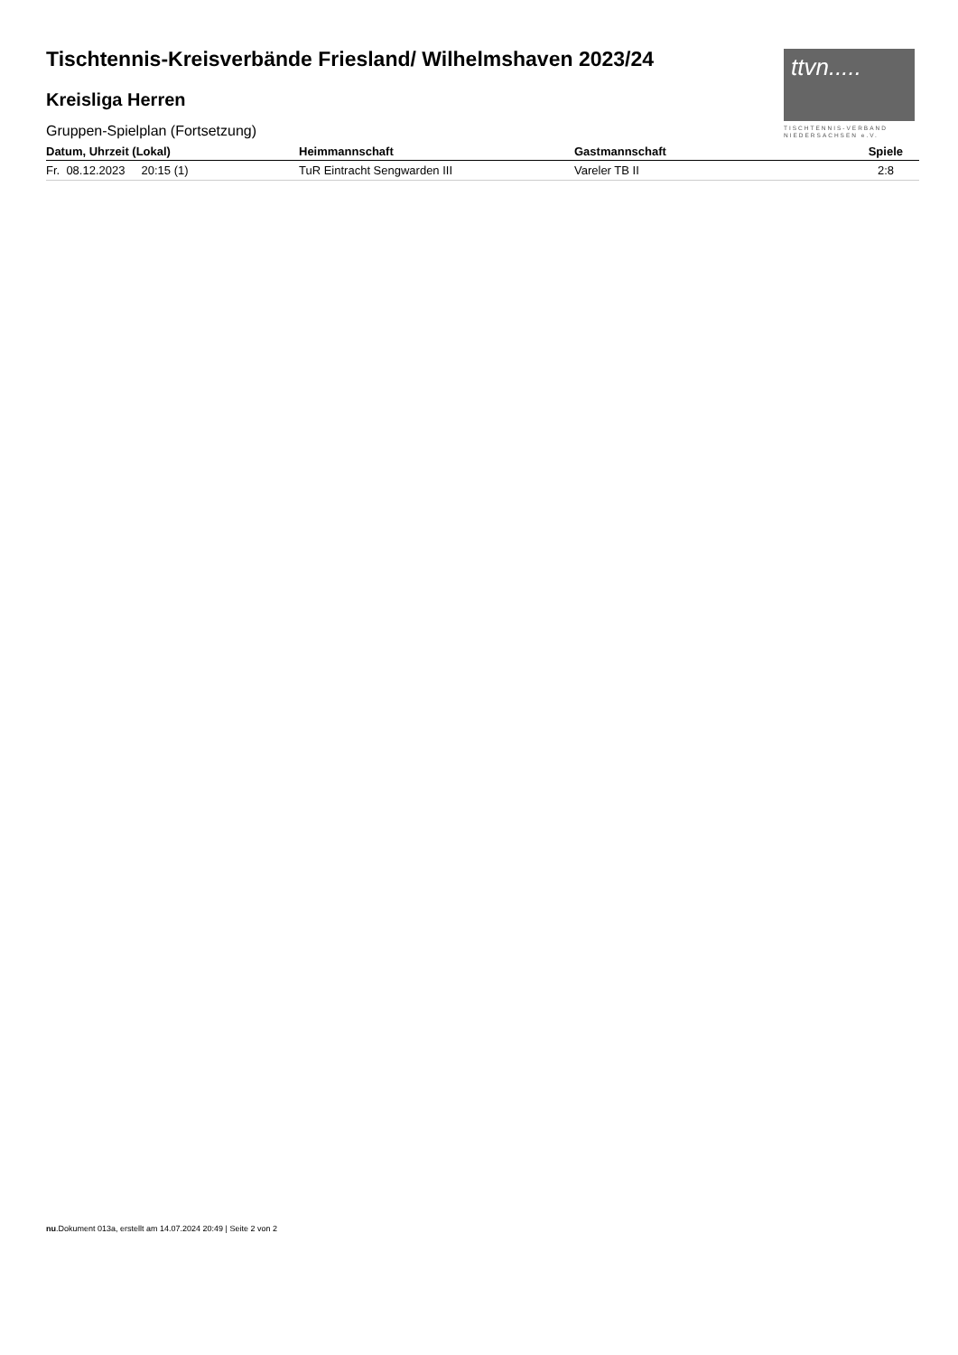ttvn.....
TISCHTENNIS-VERBAND
NIEDERSACHSEN e.V.
Tischtennis-Kreisverbände Friesland/ Wilhelmshaven 2023/24
Kreisliga Herren
Gruppen-Spielplan (Fortsetzung)
| Datum, Uhrzeit (Lokal) | Heimmannschaft | Gastmannschaft | Spiele |
| --- | --- | --- | --- |
| Fr. 08.12.2023 20:15 (1) | TuR Eintracht Sengwarden III | Vareler TB II | 2:8 |
nu.Dokument 013a, erstellt am 14.07.2024 20:49 | Seite 2 von 2